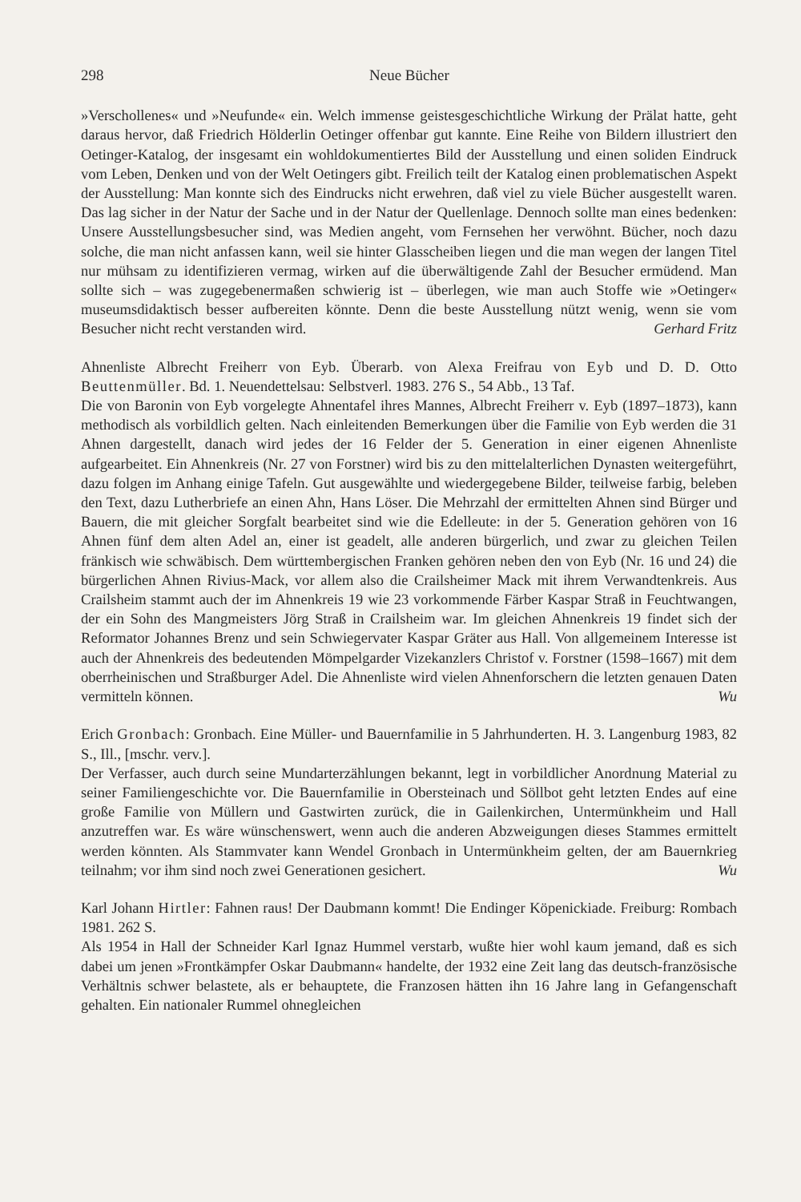298 Neue Bücher
»Verschollenes« und »Neufunde« ein. Welch immense geistesgeschichtliche Wirkung der Prälat hatte, geht daraus hervor, daß Friedrich Hölderlin Oetinger offenbar gut kannte. Eine Reihe von Bildern illustriert den Oetinger-Katalog, der insgesamt ein wohldokumentiertes Bild der Ausstellung und einen soliden Eindruck vom Leben, Denken und von der Welt Oetingers gibt. Freilich teilt der Katalog einen problematischen Aspekt der Ausstellung: Man konnte sich des Eindrucks nicht erwehren, daß viel zu viele Bücher ausgestellt waren. Das lag sicher in der Natur der Sache und in der Natur der Quellenlage. Dennoch sollte man eines bedenken: Unsere Ausstellungsbesucher sind, was Medien angeht, vom Fernsehen her verwöhnt. Bücher, noch dazu solche, die man nicht anfassen kann, weil sie hinter Glasscheiben liegen und die man wegen der langen Titel nur mühsam zu identifizieren vermag, wirken auf die überwältigende Zahl der Besucher ermüdend. Man sollte sich – was zugegebenermaßen schwierig ist – überlegen, wie man auch Stoffe wie »Oetinger« museumsdidaktisch besser aufbereiten könnte. Denn die beste Ausstellung nützt wenig, wenn sie vom Besucher nicht recht verstanden wird. Gerhard Fritz
Ahnenliste Albrecht Freiherr von Eyb. Überarb. von Alexa Freifrau von Eyb und D. D. Otto Beuttenmüller. Bd. 1. Neuendettelsau: Selbstverl. 1983. 276 S., 54 Abb., 13 Taf.
Die von Baronin von Eyb vorgelegte Ahnentafel ihres Mannes, Albrecht Freiherr v. Eyb (1897–1873), kann methodisch als vorbildlich gelten. Nach einleitenden Bemerkungen über die Familie von Eyb werden die 31 Ahnen dargestellt, danach wird jedes der 16 Felder der 5. Generation in einer eigenen Ahnenliste aufgearbeitet. Ein Ahnenkreis (Nr. 27 von Forstner) wird bis zu den mittelalterlichen Dynasten weitergeführt, dazu folgen im Anhang einige Tafeln. Gut ausgewählte und wiedergegebene Bilder, teilweise farbig, beleben den Text, dazu Lutherbriefe an einen Ahn, Hans Löser. Die Mehrzahl der ermittelten Ahnen sind Bürger und Bauern, die mit gleicher Sorgfalt bearbeitet sind wie die Edelleute: in der 5. Generation gehören von 16 Ahnen fünf dem alten Adel an, einer ist geadelt, alle anderen bürgerlich, und zwar zu gleichen Teilen fränkisch wie schwäbisch. Dem württembergischen Franken gehören neben den von Eyb (Nr. 16 und 24) die bürgerlichen Ahnen Rivius-Mack, vor allem also die Crailsheimer Mack mit ihrem Verwandtenkreis. Aus Crailsheim stammt auch der im Ahnenkreis 19 wie 23 vorkommende Färber Kaspar Straß in Feuchtwangen, der ein Sohn des Mangmeisters Jörg Straß in Crailsheim war. Im gleichen Ahnenkreis 19 findet sich der Reformator Johannes Brenz und sein Schwiegervater Kaspar Gräter aus Hall. Von allgemeinem Interesse ist auch der Ahnenkreis des bedeutenden Mömpelgarder Vizekanzlers Christof v. Forstner (1598–1667) mit dem oberrheinischen und Straßburger Adel. Die Ahnenliste wird vielen Ahnenforschern die letzten genauen Daten vermitteln können. Wu
Erich Gronbach: Gronbach. Eine Müller- und Bauernfamilie in 5 Jahrhunderten. H. 3. Langenburg 1983, 82 S., Ill., [mschr. verv.].
Der Verfasser, auch durch seine Mundarterzählungen bekannt, legt in vorbildlicher Anordnung Material zu seiner Familiengeschichte vor. Die Bauernfamilie in Obersteinach und Söllbot geht letzten Endes auf eine große Familie von Müllern und Gastwirten zurück, die in Gailenkirchen, Untermünkheim und Hall anzutreffen war. Es wäre wünschenswert, wenn auch die anderen Abzweigungen dieses Stammes ermittelt werden könnten. Als Stammvater kann Wendel Gronbach in Untermünkheim gelten, der am Bauernkrieg teilnahm; vor ihm sind noch zwei Generationen gesichert. Wu
Karl Johann Hirtler: Fahnen raus! Der Daubmann kommt! Die Endinger Köpenickiade. Freiburg: Rombach 1981. 262 S.
Als 1954 in Hall der Schneider Karl Ignaz Hummel verstarb, wußte hier wohl kaum jemand, daß es sich dabei um jenen »Frontkämpfer Oskar Daubmann« handelte, der 1932 eine Zeit lang das deutsch-französische Verhältnis schwer belastete, als er behauptete, die Franzosen hätten ihn 16 Jahre lang in Gefangenschaft gehalten. Ein nationaler Rummel ohnegleichen